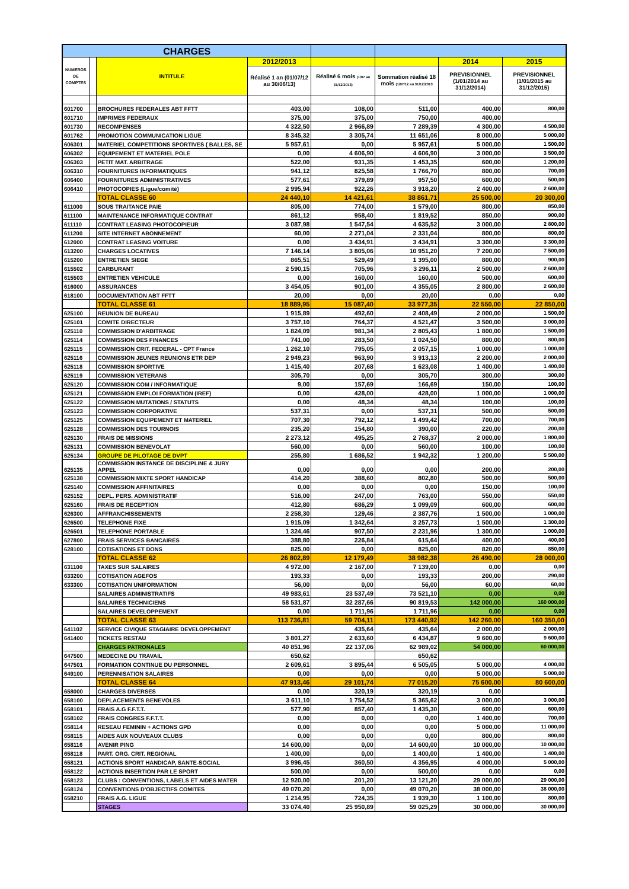| CHARGES | | | | | | | |
| --- | --- | --- | --- | --- | --- | --- | --- |
| NUMEROS DE COMPTES | | INTITULE | 2012/2013 | | | 2014 | 2015 |
| | | | Réalisé 1 an (01/07/12 au 30/06/13) | Réalisé 6 mois (1/07 au 31/12/2013) | Sommation réalisé 18 mois (1/07/12 au 31/12/2013 | PREVISIONNEL (1/01/2014 au 31/12/2014) | PREVISIONNEL (1/01/2015 au 31/12/2015) |
| 601700 | | BROCHURES FEDERALES ABT FFTT | 403,00 | 108,00 | 511,00 | 400,00 | 800,00 |
| 601710 | | IMPRIMES FEDERAUX | 375,00 | 375,00 | 750,00 | 400,00 | |
| 601730 | | RECOMPENSES | 4 322,50 | 2 966,89 | 7 289,39 | 4 300,00 | 4 500,00 |
| 601762 | | PROMOTION COMMUNICATION LIGUE | 8 345,32 | 3 305,74 | 11 651,06 | 8 000,00 | 5 000,00 |
| 606301 | | MATERIEL COMPETITIONS SPORTIVES ( BALLES, SE | 5 957,61 | 0,00 | 5 957,61 | 5 000,00 | 1 500,00 |
| 606302 | | EQUIPEMENT ET MATERIEL POLE | 0,00 | 4 606,90 | 4 606,90 | 3 000,00 | 3 500,00 |
| 606303 | | PETIT MAT. ARBITRAGE | 522,00 | 931,35 | 1 453,35 | 600,00 | 1 200,00 |
| 606310 | | FOURNITURES INFORMATIQUES | 941,12 | 825,58 | 1 766,70 | 800,00 | 700,00 |
| 606400 | | FOURNITURES ADMINISTRATIVES | 577,61 | 379,89 | 957,50 | 600,00 | 500,00 |
| 606410 | | PHOTOCOPIES (Ligue/comité) | 2 995,94 | 922,26 | 3 918,20 | 2 400,00 | 2 600,00 |
| | | TOTAL CLASSE 60 | 24 440,10 | 14 421,61 | 38 861,71 | 25 500,00 | 20 300,00 |
| 611000 | | SOUS TRAITANCE PAIE | 805,00 | 774,00 | 1 579,00 | 800,00 | 850,00 |
| 611100 | | MAINTENANCE INFORMATIQUE CONTRAT | 861,12 | 958,40 | 1 819,52 | 850,00 | 900,00 |
| 611110 | | CONTRAT LEASING PHOTOCOPIEUR | 3 087,98 | 1 547,54 | 4 635,52 | 3 000,00 | 2 800,00 |
| 611200 | | SITE INTERNET ABONNEMENT | 60,00 | 2 271,04 | 2 331,04 | 800,00 | 800,00 |
| 612000 | | CONTRAT LEASING VOITURE | 0,00 | 3 434,91 | 3 434,91 | 3 300,00 | 3 300,00 |
| 613200 | | CHARGES LOCATIVES | 7 146,14 | 3 805,06 | 10 951,20 | 7 200,00 | 7 500,00 |
| 615200 | | ENTRETIEN SIEGE | 865,51 | 529,49 | 1 395,00 | 800,00 | 900,00 |
| 615502 | | CARBURANT | 2 590,15 | 705,96 | 3 296,11 | 2 500,00 | 2 600,00 |
| 615503 | | ENTRETIEN VEHICULE | 0,00 | 160,00 | 160,00 | 500,00 | 600,00 |
| 616000 | | ASSURANCES | 3 454,05 | 901,00 | 4 355,05 | 2 800,00 | 2 600,00 |
| 618100 | | DOCUMENTATION ABT FFTT | 20,00 | 0,00 | 20,00 | 0,00 | 0,00 |
| | | TOTAL CLASSE 61 | 18 889,95 | 15 087,40 | 33 977,35 | 22 550,00 | 22 850,00 |
| 625100 | | REUNION DE BUREAU | 1 915,89 | 492,60 | 2 408,49 | 2 000,00 | 1 500,00 |
| 625101 | | COMITE DIRECTEUR | 3 757,10 | 764,37 | 4 521,47 | 3 500,00 | 3 000,00 |
| 625110 | | COMMISSION D'ARBITRAGE | 1 824,09 | 981,34 | 2 805,43 | 1 800,00 | 1 500,00 |
| 625114 | | COMMISSION DES FINANCES | 741,00 | 283,50 | 1 024,50 | 800,00 | 800,00 |
| 625115 | | COMMISSION CRIT. FEDERAL - CPT France | 1 262,10 | 795,05 | 2 057,15 | 1 000,00 | 1 000,00 |
| 625116 | | COMMISSION JEUNES REUNIONS ETR DEP | 2 949,23 | 963,90 | 3 913,13 | 2 200,00 | 2 000,00 |
| 625118 | | COMMISSION SPORTIVE | 1 415,40 | 207,68 | 1 623,08 | 1 400,00 | 1 400,00 |
| 625119 | | COMMISSION VETERANS | 305,70 | 0,00 | 305,70 | 300,00 | 300,00 |
| 625120 | | COMMISSION COM / INFORMATIQUE | 9,00 | 157,69 | 166,69 | 150,00 | 100,00 |
| 625121 | | COMMISSION EMPLOI FORMATION (IREF) | 0,00 | 428,00 | 428,00 | 1 000,00 | 1 000,00 |
| 625122 | | COMMISSION MUTATIONS / STATUTS | 0,00 | 48,34 | 48,34 | 100,00 | 100,00 |
| 625123 | | COMMISSION CORPORATIVE | 537,31 | 0,00 | 537,31 | 500,00 | 500,00 |
| 625125 | | COMMISSION EQUIPEMENT ET MATERIEL | 707,30 | 792,12 | 1 499,42 | 700,00 | 700,00 |
| 625128 | | COMMISSION DES TOURNOIS | 235,20 | 154,80 | 390,00 | 220,00 | 200,00 |
| 625130 | | FRAIS DE MISSIONS | 2 273,12 | 495,25 | 2 768,37 | 2 000,00 | 1 800,00 |
| 625131 | | COMMISSION BENEVOLAT | 560,00 | 0,00 | 560,00 | 100,00 | 100,00 |
| 625134 | | GROUPE DE PILOTAGE DE DVPT | 255,80 | 1 686,52 | 1 942,32 | 1 200,00 | 5 500,00 |
| 625135 | | COMMISSION INSTANCE DE DISCIPLINE & JURY APPEL | 0,00 | 0,00 | 0,00 | 200,00 | 200,00 |
| 625138 | | COMMISSION MIXTE SPORT HANDICAP | 414,20 | 388,60 | 802,80 | 500,00 | 500,00 |
| 625140 | | COMMISSION AFFINITAIRES | 0,00 | 0,00 | 0,00 | 150,00 | 100,00 |
| 625152 | | DEPL. PERS. ADMINISTRATIF | 516,00 | 247,00 | 763,00 | 550,00 | 550,00 |
| 625160 | | FRAIS DE RECEPTION | 412,80 | 686,29 | 1 099,09 | 600,00 | 600,00 |
| 626300 | | AFFRANCHISSEMENTS | 2 258,30 | 129,46 | 2 387,76 | 1 500,00 | 1 000,00 |
| 626500 | | TELEPHONE FIXE | 1 915,09 | 1 342,64 | 3 257,73 | 1 500,00 | 1 300,00 |
| 626501 | | TELEPHONE PORTABLE | 1 324,46 | 907,50 | 2 231,96 | 1 300,00 | 1 000,00 |
| 627800 | | FRAIS SERVICES BANCAIRES | 388,80 | 226,84 | 615,64 | 400,00 | 400,00 |
| 628100 | | COTISATIONS ET DONS | 825,00 | 0,00 | 825,00 | 820,00 | 850,00 |
| | | TOTAL CLASSE 62 | 26 802,89 | 12 179,49 | 38 982,38 | 26 490,00 | 28 000,00 |
| 631100 | | TAXES SUR SALAIRES | 4 972,00 | 2 167,00 | 7 139,00 | 0,00 | 0,00 |
| 633200 | | COTISATION AGEFOS | 193,33 | 0,00 | 193,33 | 200,00 | 290,00 |
| 633300 | | COTISATION UNIFORMATION | 56,00 | 0,00 | 56,00 | 60,00 | 60,00 |
| | | SALAIRES ADMINISTRATIFS | 49 983,61 | 23 537,49 | 73 521,10 | 0,00 | 0,00 |
| | | SALAIRES TECHNICIENS | 58 531,87 | 32 287,66 | 90 819,53 | 142 000,00 | 160 000,00 |
| | | SALAIRES DEVELOPPEMENT | 0,00 | 1 711,96 | 1 711,96 | 0,00 | 0,00 |
| | | TOTAL CLASSE 63 | 113 736,81 | 59 704,11 | 173 440,92 | 142 260,00 | 160 350,00 |
| 641102 | | SERVICE CIVIQUE STAGIAIRE DEVELOPPEMENT | | 435,64 | 435,64 | 2 000,00 | 2 000,00 |
| 641400 | | TICKETS RESTAU | 3 801,27 | 2 633,60 | 6 434,87 | 9 600,00 | 9 600,00 |
| | | CHARGES PATRONALES | 40 851,96 | 22 137,06 | 62 989,02 | 54 000,00 | 60 000,00 |
| 647500 | | MEDECINE DU TRAVAIL | 650,62 | | 650,62 | | |
| 647501 | | FORMATION CONTINUE DU PERSONNEL | 2 609,61 | 3 895,44 | 6 505,05 | 5 000,00 | 4 000,00 |
| 649100 | | PERENNISATION SALAIRES | 0,00 | 0,00 | 0,00 | 5 000,00 | 5 000,00 |
| | | TOTAL CLASSE 64 | 47 913,46 | 29 101,74 | 77 015,20 | 75 600,00 | 80 600,00 |
| 658000 | | CHARGES DIVERSES | 0,00 | 320,19 | 320,19 | 0,00 | |
| 658100 | | DEPLACEMENTS BENEVOLES | 3 611,10 | 1 754,52 | 5 365,62 | 3 000,00 | 3 000,00 |
| 658101 | | FRAIS A.G F.F.T.T. | 577,90 | 857,40 | 1 435,30 | 600,00 | 600,00 |
| 658102 | | FRAIS CONGRES F.F.T.T. | 0,00 | 0,00 | 0,00 | 1 400,00 | 700,00 |
| 658114 | | RESEAU FEMININ + ACTIONS GPD | 0,00 | 0,00 | 0,00 | 5 000,00 | 11 000,00 |
| 658115 | | AIDES AUX NOUVEAUX CLUBS | 0,00 | 0,00 | 0,00 | 800,00 | 800,00 |
| 658116 | | AVENIR PING | 14 600,00 | 0,00 | 14 600,00 | 10 000,00 | 10 000,00 |
| 658118 | | PART. ORG. CRIT. REGIONAL | 1 400,00 | 0,00 | 1 400,00 | 1 400,00 | 1 400,00 |
| 658121 | | ACTIONS SPORT HANDICAP, SANTE-SOCIAL | 3 996,45 | 360,50 | 4 356,95 | 4 000,00 | 5 000,00 |
| 658122 | | ACTIONS INSERTION PAR LE SPORT | 500,00 | 0,00 | 500,00 | 0,00 | 0,00 |
| 658123 | | CLUBS : CONVENTIONS, LABELS ET AIDES MATER | 12 920,00 | 201,20 | 13 121,20 | 29 000,00 | 29 000,00 |
| 658124 | | CONVENTIONS D'OBJECTIFS COMITES | 49 070,20 | 0,00 | 49 070,20 | 38 000,00 | 38 000,00 |
| 658210 | | FRAIS A.G. LIGUE | 1 214,95 | 724,35 | 1 939,30 | 1 100,00 | 800,00 |
| | | STAGES | 33 074,40 | 25 950,89 | 59 025,29 | 30 000,00 | 30 000,00 |